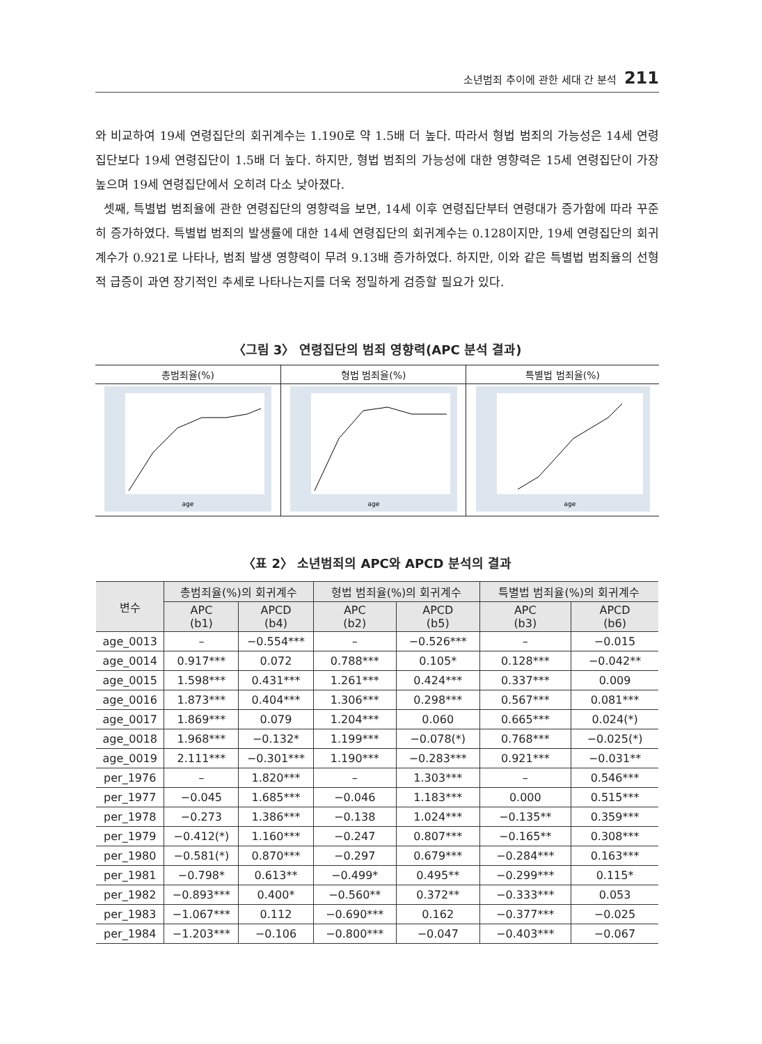소년범죄 추이에 관한 세대 간 분석 211
와 비교하여 19세 연령집단의 회귀계수는 1.190로 약 1.5배 더 높다. 따라서 형법 범죄의 가능성은 14세 연령집단보다 19세 연령집단이 1.5배 더 높다. 하지만, 형법 범죄의 가능성에 대한 영향력은 15세 연령집단이 가장 높으며 19세 연령집단에서 오히려 다소 낮아졌다.
셋째, 특별법 범죄율에 관한 연령집단의 영향력을 보면, 14세 이후 연령집단부터 연령대가 증가함에 따라 꾸준히 증가하였다. 특별법 범죄의 발생률에 대한 14세 연령집단의 회귀계수는 0.128이지만, 19세 연령집단의 회귀계수가 0.921로 나타나, 범죄 발생 영향력이 무려 9.13배 증가하였다. 하지만, 이와 같은 특별법 범죄율의 선형적 급증이 과연 장기적인 추세로 나타나는지를 더욱 정밀하게 검증할 필요가 있다.
〈그림 3〉 연령집단의 범죄 영향력(APC 분석 결과)
| 총범죄율(%) | 형법 범죄율(%) | 특별법 범죄율(%) |
| age | age | age |
〈표 2〉 소년범죄의 APC와 APCD 분석의 결과
| 변수 | 총범죄율(%)의 회귀계수 | | 형법 범죄율(%)의 회귀계수 | | 특별법 범죄율(%)의 회귀계수 | |
| --- | --- | --- | --- | --- | --- | --- |
| | APC (b1) | APCD (b4) | APC (b2) | APCD (b5) | APC (b3) | APCD (b6) |
| age_0013 | – | −0.554*** | – | −0.526*** | – | −0.015 |
| age_0014 | 0.917*** | 0.072 | 0.788*** | 0.105* | 0.128*** | −0.042** |
| age_0015 | 1.598*** | 0.431*** | 1.261*** | 0.424*** | 0.337*** | 0.009 |
| age_0016 | 1.873*** | 0.404*** | 1.306*** | 0.298*** | 0.567*** | 0.081*** |
| age_0017 | 1.869*** | 0.079 | 1.204*** | 0.060 | 0.665*** | 0.024(*) |
| age_0018 | 1.968*** | −0.132* | 1.199*** | −0.078(*) | 0.768*** | −0.025(*) |
| age_0019 | 2.111*** | −0.301*** | 1.190*** | −0.283*** | 0.921*** | −0.031** |
| per_1976 | – | 1.820*** | – | 1.303*** | – | 0.546*** |
| per_1977 | −0.045 | 1.685*** | −0.046 | 1.183*** | 0.000 | 0.515*** |
| per_1978 | −0.273 | 1.386*** | −0.138 | 1.024*** | −0.135** | 0.359*** |
| per_1979 | −0.412(*) | 1.160*** | −0.247 | 0.807*** | −0.165** | 0.308*** |
| per_1980 | −0.581(*) | 0.870*** | −0.297 | 0.679*** | −0.284*** | 0.163*** |
| per_1981 | −0.798* | 0.613** | −0.499* | 0.495** | −0.299*** | 0.115* |
| per_1982 | −0.893*** | 0.400* | −0.560** | 0.372** | −0.333*** | 0.053 |
| per_1983 | −1.067*** | 0.112 | −0.690*** | 0.162 | −0.377*** | −0.025 |
| per_1984 | −1.203*** | −0.106 | −0.800*** | −0.047 | −0.403*** | −0.067 |